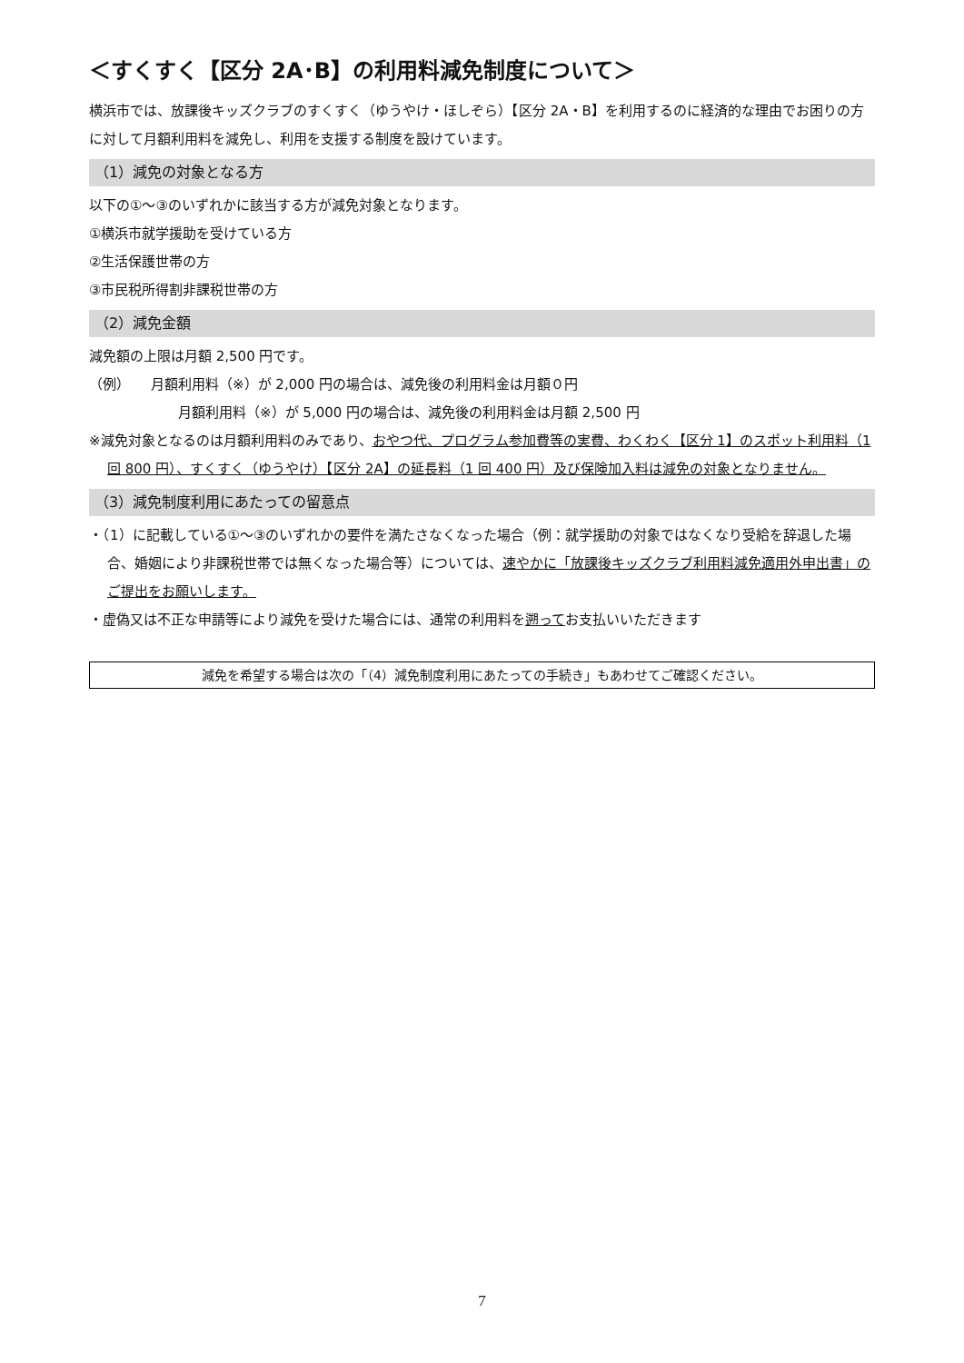＜すくすく【区分 2A･B】の利用料減免制度について＞
横浜市では、放課後キッズクラブのすくすく（ゆうやけ・ほしぞら）【区分 2A・B】を利用するのに経済的な理由でお困りの方に対して月額利用料を減免し、利用を支援する制度を設けています。
（1）減免の対象となる方
以下の①～③のいずれかに該当する方が減免対象となります。
①横浜市就学援助を受けている方
②生活保護世帯の方
③市民税所得割非課税世帯の方
（2）減免金額
減免額の上限は月額 2,500 円です。
（例）　　月額利用料（※）が 2,000 円の場合は、減免後の利用料金は月額０円
月額利用料（※）が 5,000 円の場合は、減免後の利用料金は月額 2,500 円
※減免対象となるのは月額利用料のみであり、おやつ代、プログラム参加費等の実費、わくわく【区分 1】のスポット利用料（1 回 800 円）、すくすく（ゆうやけ）【区分 2A】の延長料（1 回 400 円）及び保険加入料は減免の対象となりません。
（3）減免制度利用にあたっての留意点
・（1）に記載している①～③のいずれかの要件を満たさなくなった場合（例：就学援助の対象ではなくなり受給を辞退した場合、婚姻により非課税世帯では無くなった場合等）については、速やかに「放課後キッズクラブ利用料減免適用外申出書」のご提出をお願いします。
・虚偽又は不正な申請等により減免を受けた場合には、通常の利用料を遡ってお支払いいただきます
減免を希望する場合は次の「（4）減免制度利用にあたっての手続き」もあわせてご確認ください。
7